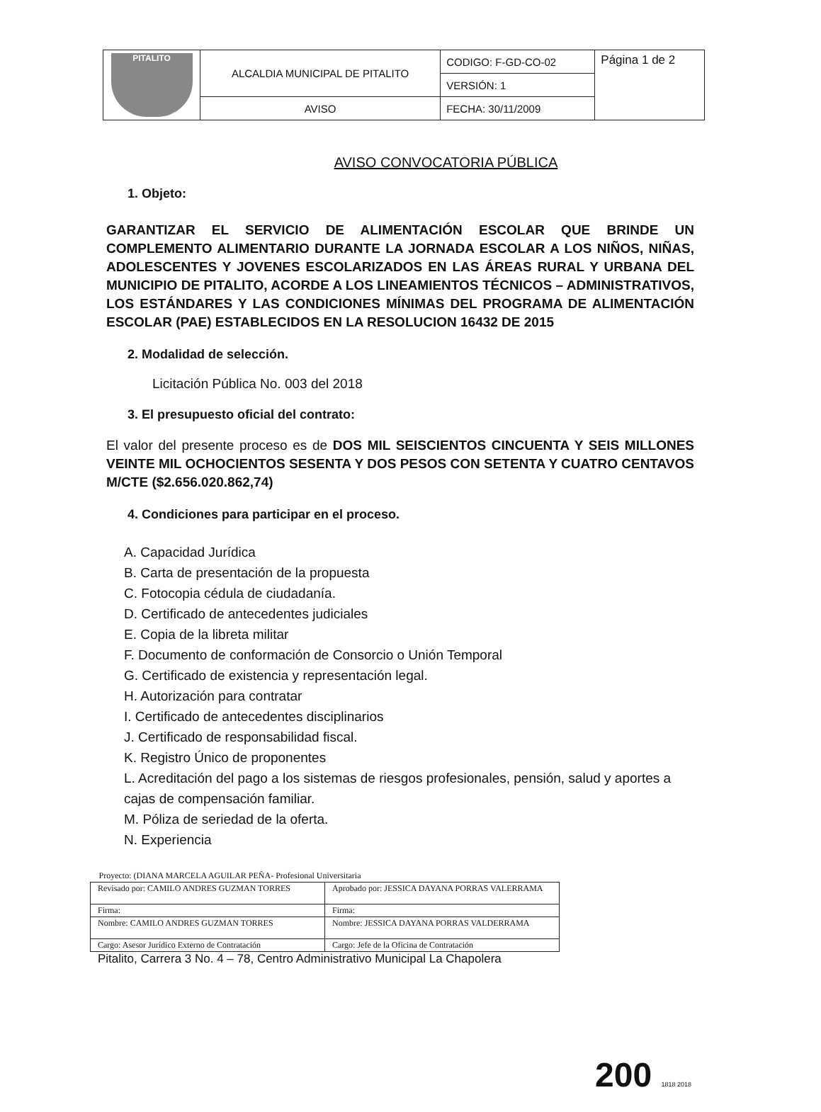| PITALITO | ALCALDIA MUNICIPAL DE PITALITO | CODIGO: F-GD-CO-02 | Página 1 de 2 |
| | | VERSIÓN: 1 | |
| | AVISO | FECHA: 30/11/2009 | |
AVISO CONVOCATORIA PÚBLICA
1. Objeto:
GARANTIZAR EL SERVICIO DE ALIMENTACIÓN ESCOLAR QUE BRINDE UN COMPLEMENTO ALIMENTARIO DURANTE LA JORNADA ESCOLAR A LOS NIÑOS, NIÑAS, ADOLESCENTES Y JOVENES ESCOLARIZADOS EN LAS ÁREAS RURAL Y URBANA DEL MUNICIPIO DE PITALITO, ACORDE A LOS LINEAMIENTOS TÉCNICOS – ADMINISTRATIVOS, LOS ESTÁNDARES Y LAS CONDICIONES MÍNIMAS DEL PROGRAMA DE ALIMENTACIÓN ESCOLAR (PAE) ESTABLECIDOS EN LA RESOLUCION 16432 DE 2015
2. Modalidad de selección.
Licitación Pública No. 003 del 2018
3. El presupuesto oficial del contrato:
El valor del presente proceso es de DOS MIL SEISCIENTOS CINCUENTA Y SEIS MILLONES VEINTE MIL OCHOCIENTOS SESENTA Y DOS PESOS CON SETENTA Y CUATRO CENTAVOS M/CTE ($2.656.020.862,74)
4. Condiciones para participar en el proceso.
A. Capacidad Jurídica
B. Carta de presentación de la propuesta
C. Fotocopia cédula de ciudadanía.
D. Certificado de antecedentes judiciales
E. Copia de la libreta militar
F. Documento de conformación de Consorcio o Unión Temporal
G. Certificado de existencia y representación legal.
H. Autorización para contratar
I. Certificado de antecedentes disciplinarios
J. Certificado de responsabilidad fiscal.
K. Registro Único de proponentes
L. Acreditación del pago a los sistemas de riesgos profesionales, pensión, salud y aportes a cajas de compensación familiar.
M. Póliza de seriedad de la oferta.
N. Experiencia
| Proyecto: (DIANA MARCELA AGUILAR PEÑA- Profesional Universitaria | |
| Revisado por: CAMILO ANDRES GUZMAN TORRES | Aprobado por: JESSICA DAYANA PORRAS VALERRAMA |
| Firma: | Firma: |
| Nombre: CAMILO ANDRES GUZMAN TORRES | Nombre: JESSICA DAYANA PORRAS VALDERRAMA |
| Cargo: Asesor Jurídico Externo de Contratación | Cargo: Jefe de la Oficina de Contratación |
Pitalito, Carrera 3 No. 4 – 78, Centro Administrativo Municipal La Chapolera
200 1818 2018